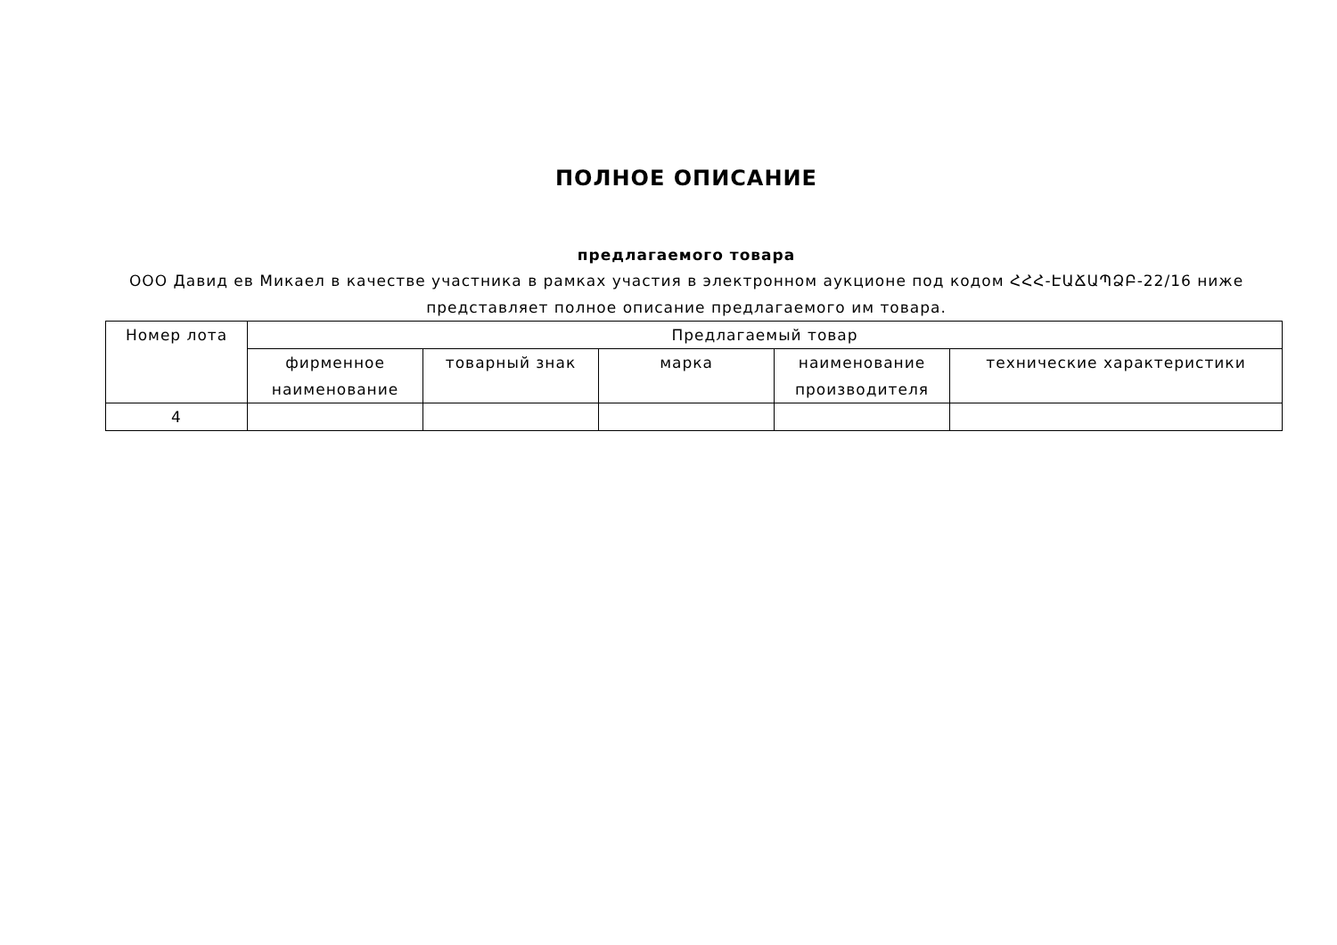ПОЛНОЕ ОПИСАНИЕ
предлагаемого товара
ООО Давид ев Микаел в качестве участника в рамках участия в электронном аукционе под кодом ՀՀՀ-ԷԱՃԱՊՁԲ-22/16 ниже представляет полное описание предлагаемого им товара.
| Номер лота | Предлагаемый товар | | | | |
| --- | --- | --- | --- | --- | --- |
| | фирменное наименование | товарный знак | марка | наименование производителя | технические характеристики |
| 4 | | | | | |